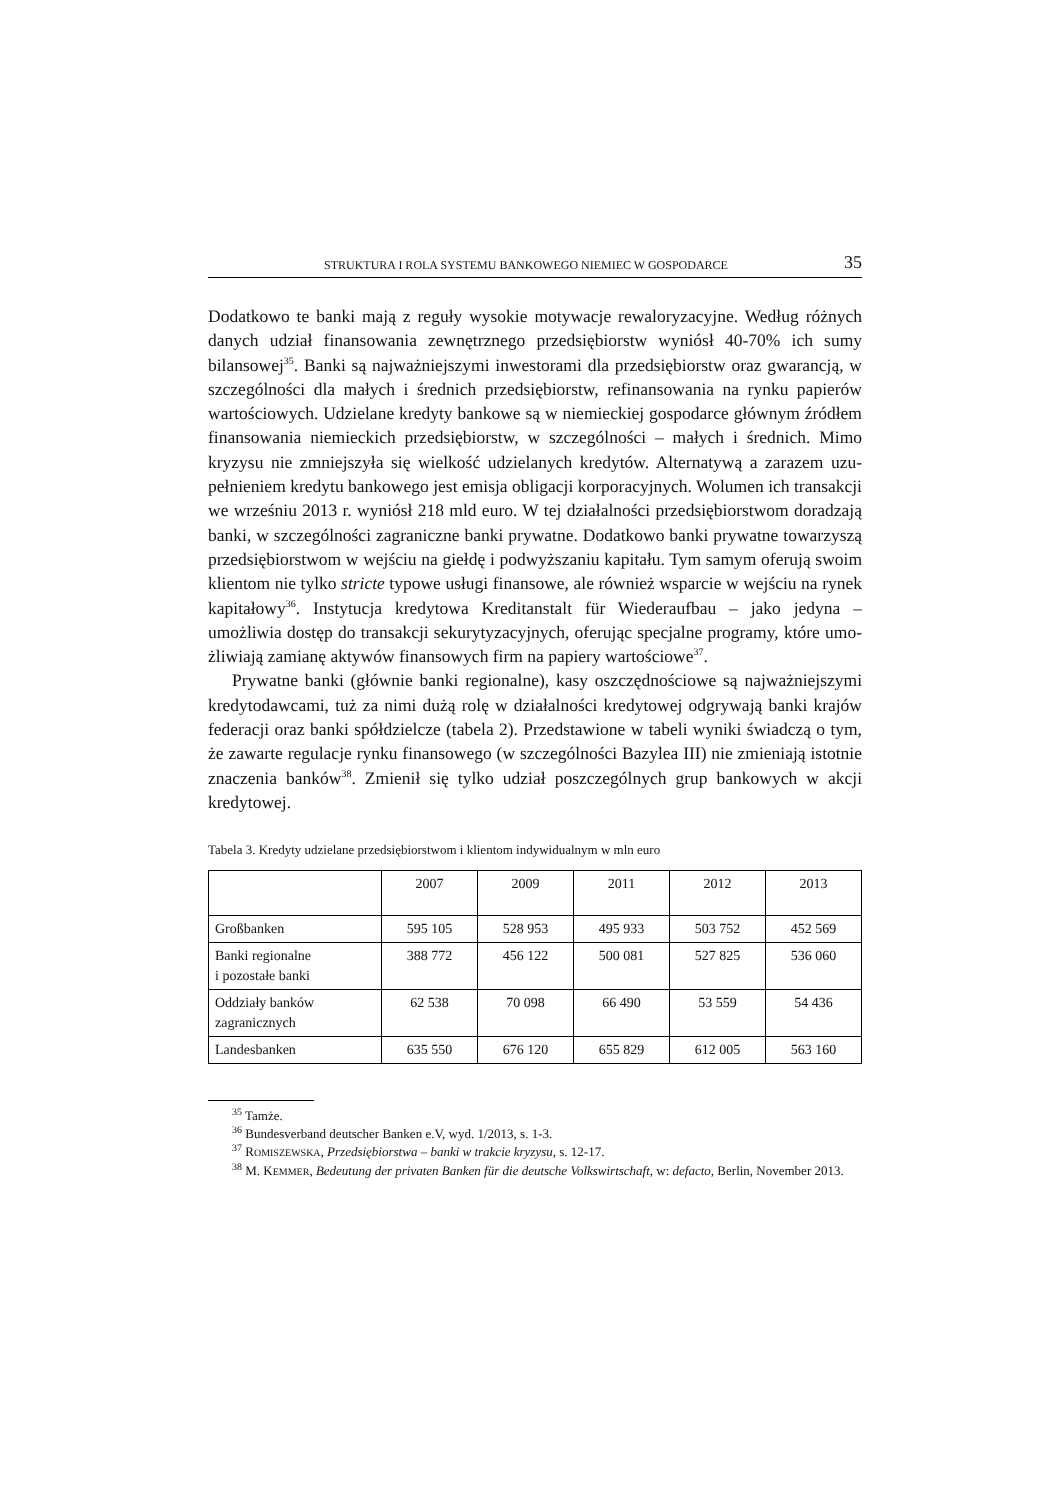STRUKTURA I ROLA SYSTEMU BANKOWEGO NIEMIEC W GOSPODARCE 35
Dodatkowo te banki mają z reguły wysokie motywacje rewaloryzacyjne. Według różnych danych udział finansowania zewnętrznego przedsiębiorstw wyniósł 40-70% ich sumy bilansowej<sup>35</sup>. Banki są najważniejszymi inwestorami dla przedsiębiorstw oraz gwarancją, w szczególności dla małych i średnich przed­siębiorstw, refinansowania na rynku papierów wartościowych. Udzielane kredyty bankowe są w niemieckiej gospodarce głównym źródłem finansowania niemiec­kich przedsiębiorstw, w szczególności – małych i średnich. Mimo kryzysu nie zmniejszyła się wielkość udzielanych kredytów. Alternatywą a zarazem uzu­pełnieniem kredytu bankowego jest emisja obligacji korporacyjnych. Wolumen ich transakcji we wrześniu 2013 r. wyniósł 218 mld euro. W tej działalności przedsiębiorstwom doradzają banki, w szczególności zagraniczne banki prywatne. Dodatkowo banki prywatne towarzyszą przedsiębiorstwom w wejściu na giełdę i podwyższaniu kapitału. Tym samym oferują swoim klientom nie tylko stricte typowe usługi finansowe, ale również wsparcie w wejściu na rynek kapitałowy<sup>36</sup>. Instytucja kredytowa Kreditanstalt für Wiederaufbau – jako jedyna – umożliwia dostęp do transakcji sekurytyzacyjnych, oferując specjalne programy, które umo­żliwiają zamianę aktywów finansowych firm na papiery wartościowe<sup>37</sup>.
Prywatne banki (głównie banki regionalne), kasy oszczędnościowe są naj­ważniejszymi kredytodawcami, tuż za nimi dużą rolę w działalności kredytowej odgrywają banki krajów federacji oraz banki spółdzielcze (tabela 2). Przed­stawione w tabeli wyniki świadczą o tym, że zawarte regulacje rynku finansowego (w szczególności Bazylea III) nie zmieniają istotnie znaczenia banków<sup>38</sup>. Zmienił się tylko udział poszczególnych grup bankowych w akcji kredytowej.
Tabela 3. Kredyty udzielane przedsiębiorstwom i klientom indywidualnym w mln euro
| | 2007 | 2009 | 2011 | 2012 | 2013 |
| --- | --- | --- | --- | --- | --- |
| Großbanken | 595 105 | 528 953 | 495 933 | 503 752 | 452 569 |
| Banki regionalne i pozostałe banki | 388 772 | 456 122 | 500 081 | 527 825 | 536 060 |
| Oddziały banków zagranicznych | 62 538 | 70 098 | 66 490 | 53 559 | 54 436 |
| Landesbanken | 635 550 | 676 120 | 655 829 | 612 005 | 563 160 |
<sup>35</sup> Tamże.
<sup>36</sup> Bundesverband deutscher Banken e.V, wyd. 1/2013, s. 1-3.
<sup>37</sup> ROMISZEWSKA, Przedsiębiorstwa – banki w trakcie kryzysu, s. 12-17.
<sup>38</sup> M. KEMMER, Bedeutung der privaten Banken für die deutsche Volkswirtschaft, w: defacto, Ber­lin, November 2013.